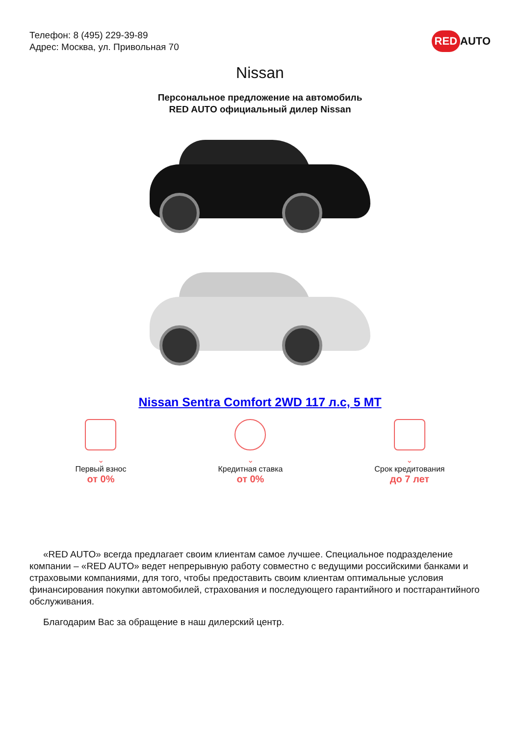Телефон: 8 (495) 229-39-89
Адрес: Москва, ул. Привольная 70
RED AUTO
Nissan
Персональное предложение на автомобиль
RED AUTO официальный дилер Nissan
Nissan Sentra Comfort 2WD 117 л.с, 5 MT
⌄
Первый взнос
от 0%
⌄
Кредитная ставка
от 0%
⌄
Срок кредитования
до 7 лет
«RED AUTO» всегда предлагает своим клиентам самое лучшее. Специальное подразделение компании – «RED AUTO» ведет непрерывную работу совместно с ведущими российскими банками и страховыми компаниями, для того, чтобы предоставить своим клиентам оптимальные условия финансирования покупки автомобилей, страхования и последующего гарантийного и постгарантийного обслуживания.
Благодарим Вас за обращение в наш дилерский центр.